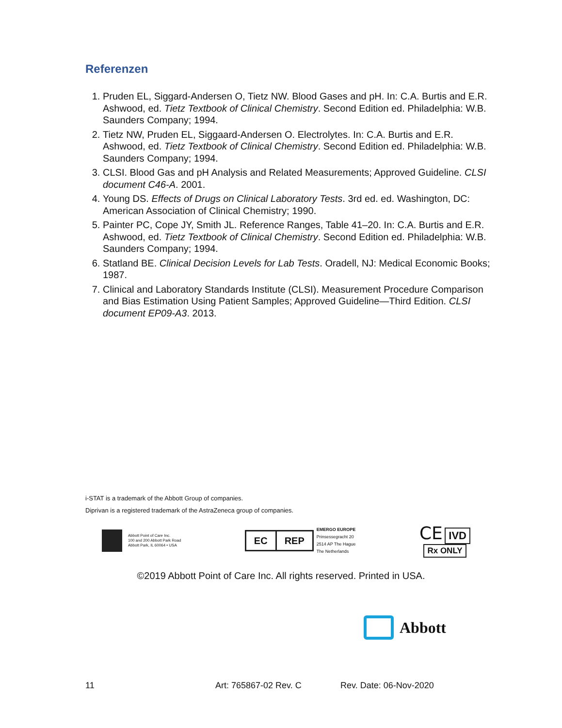Referenzen
1. Pruden EL, Siggard-Andersen O, Tietz NW. Blood Gases and pH. In: C.A. Burtis and E.R. Ashwood, ed. Tietz Textbook of Clinical Chemistry. Second Edition ed. Philadelphia: W.B. Saunders Company; 1994.
2. Tietz NW, Pruden EL, Siggaard-Andersen O. Electrolytes. In: C.A. Burtis and E.R. Ashwood, ed. Tietz Textbook of Clinical Chemistry. Second Edition ed. Philadelphia: W.B. Saunders Company; 1994.
3. CLSI. Blood Gas and pH Analysis and Related Measurements; Approved Guideline. CLSI document C46-A. 2001.
4. Young DS. Effects of Drugs on Clinical Laboratory Tests. 3rd ed. ed. Washington, DC: American Association of Clinical Chemistry; 1990.
5. Painter PC, Cope JY, Smith JL. Reference Ranges, Table 41–20. In: C.A. Burtis and E.R. Ashwood, ed. Tietz Textbook of Clinical Chemistry. Second Edition ed. Philadelphia: W.B. Saunders Company; 1994.
6. Statland BE. Clinical Decision Levels for Lab Tests. Oradell, NJ: Medical Economic Books; 1987.
7. Clinical and Laboratory Standards Institute (CLSI). Measurement Procedure Comparison and Bias Estimation Using Patient Samples; Approved Guideline—Third Edition. CLSI document EP09-A3. 2013.
i-STAT is a trademark of the Abbott Group of companies.
Diprivan is a registered trademark of the AstraZeneca group of companies.
Abbott Point of Care Inc.
100 and 200 Abbott Park Road
Abbott Park, IL 60064 • USA
EC REP
EMERGO EUROPE
Prinsessegracht 20
2514 AP The Hague
The Netherlands
CE IVD
Rx ONLY
©2019 Abbott Point of Care Inc. All rights reserved. Printed in USA.
Abbott
11 Art: 765867-02 Rev. C Rev. Date: 06-Nov-2020